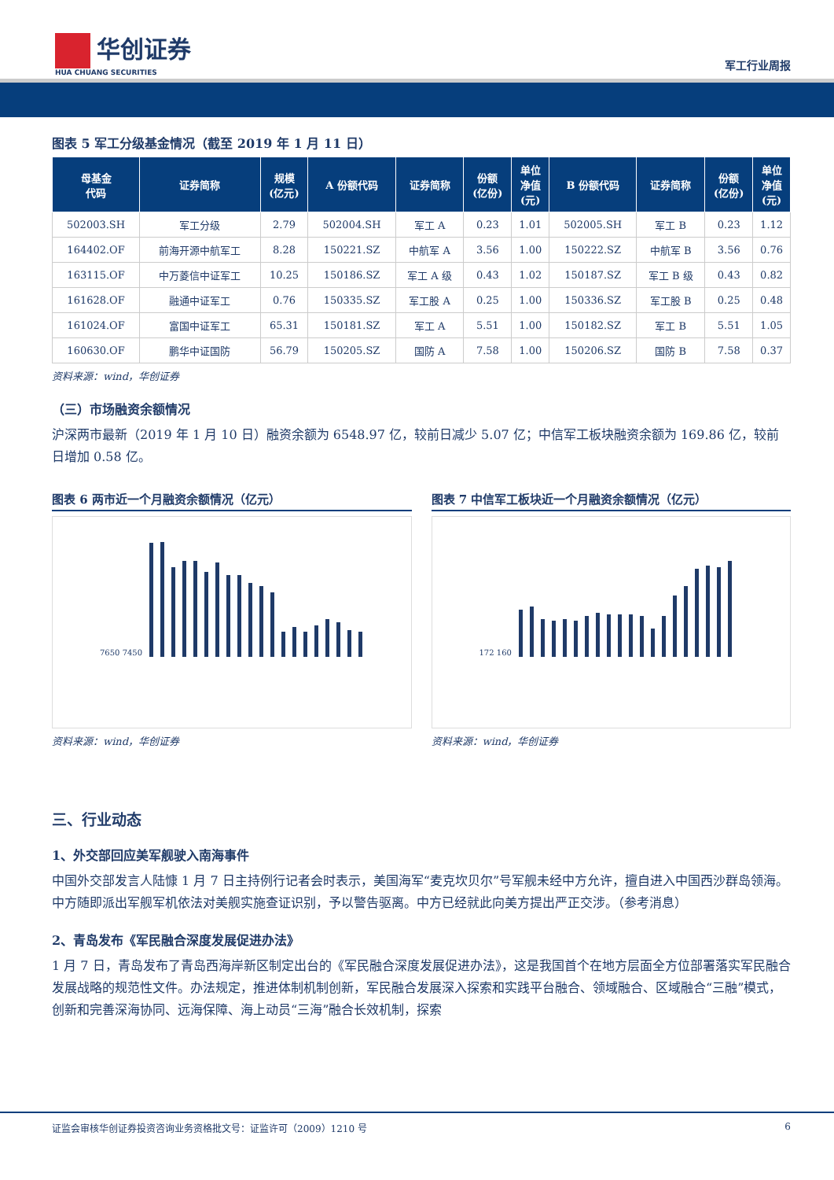华创证券
HUA CHUANG SECURITIES
军工行业周报
图表 5 军工分级基金情况（截至 2019 年 1 月 11 日）
| 母基金 代码 | 证券简称 | 规模 (亿元) | A 份额代码 | 证券简称 | 份额 (亿份) | 单位 净值 (元) | B 份额代码 | 证券简称 | 份额 (亿份) | 单位 净值 (元) |
| --- | --- | --- | --- | --- | --- | --- | --- | --- | --- | --- |
| 502003.SH | 军工分级 | 2.79 | 502004.SH | 军工 A | 0.23 | 1.01 | 502005.SH | 军工 B | 0.23 | 1.12 |
| 164402.OF | 前海开源中航军工 | 8.28 | 150221.SZ | 中航军 A | 3.56 | 1.00 | 150222.SZ | 中航军 B | 3.56 | 0.76 |
| 163115.OF | 中万菱信中证军工 | 10.25 | 150186.SZ | 军工 A 级 | 0.43 | 1.02 | 150187.SZ | 军工 B 级 | 0.43 | 0.82 |
| 161628.OF | 融通中证军工 | 0.76 | 150335.SZ | 军工股 A | 0.25 | 1.00 | 150336.SZ | 军工股 B | 0.25 | 0.48 |
| 161024.OF | 富国中证军工 | 65.31 | 150181.SZ | 军工 A | 5.51 | 1.00 | 150182.SZ | 军工 B | 5.51 | 1.05 |
| 160630.OF | 鹏华中证国防 | 56.79 | 150205.SZ | 国防 A | 7.58 | 1.00 | 150206.SZ | 国防 B | 7.58 | 0.37 |
资料来源：wind，华创证券
（三）市场融资余额情况
沪深两市最新（2019 年 1 月 10 日）融资余额为 6548.97 亿，较前日减少 5.07 亿；中信军工板块融资余额为 169.86 亿，较前日增加 0.58 亿。
图表 6 两市近一个月融资余额情况（亿元）
7650 7450
资料来源：wind，华创证券
图表 7 中信军工板块近一个月融资余额情况（亿元）
172 160
资料来源：wind，华创证券
三、行业动态
1、外交部回应美军舰驶入南海事件
中国外交部发言人陆慷 1 月 7 日主持例行记者会时表示，美国海军“麦克坎贝尔”号军舰未经中方允许，擅自进入中国西沙群岛领海。中方随即派出军舰军机依法对美舰实施查证识别，予以警告驱离。中方已经就此向美方提出严正交涉。（参考消息）
2、青岛发布《军民融合深度发展促进办法》
1 月 7 日，青岛发布了青岛西海岸新区制定出台的《军民融合深度发展促进办法》，这是我国首个在地方层面全方位部署落实军民融合发展战略的规范性文件。办法规定，推进体制机制创新，军民融合发展深入探索和实践平台融合、领域融合、区域融合“三融”模式，创新和完善深海协同、远海保障、海上动员“三海”融合长效机制，探索
证监会审核华创证券投资咨询业务资格批文号：证监许可（2009）1210 号 6